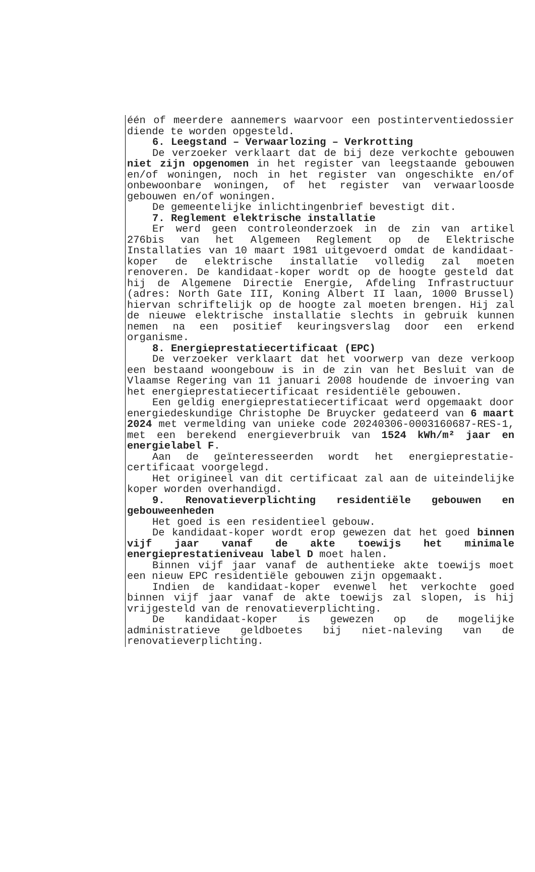één of meerdere aannemers waarvoor een postinterventiedossier diende te worden opgesteld.
6. Leegstand – Verwaarlozing – Verkrotting
De verzoeker verklaart dat de bij deze verkochte gebouwen niet zijn opgenomen in het register van leegstaande gebouwen en/of woningen, noch in het register van ongeschikte en/of onbewoonbare woningen, of het register van verwaarloosde gebouwen en/of woningen.
De gemeentelijke inlichtingenbrief bevestigt dit.
7. Reglement elektrische installatie
Er werd geen controleonderzoek in de zin van artikel 276bis van het Algemeen Reglement op de Elektrische Installaties van 10 maart 1981 uitgevoerd omdat de kandidaat-koper de elektrische installatie volledig zal moeten renoveren. De kandidaat-koper wordt op de hoogte gesteld dat hij de Algemene Directie Energie, Afdeling Infrastructuur (adres: North Gate III, Koning Albert II laan, 1000 Brussel) hiervan schriftelijk op de hoogte zal moeten brengen. Hij zal de nieuwe elektrische installatie slechts in gebruik kunnen nemen na een positief keuringsverslag door een erkend organisme.
8. Energieprestatiecertificaat (EPC)
De verzoeker verklaart dat het voorwerp van deze verkoop een bestaand woongebouw is in de zin van het Besluit van de Vlaamse Regering van 11 januari 2008 houdende de invoering van het energieprestatiecertificaat residentiële gebouwen.
Een geldig energieprestatiecertificaat werd opgemaakt door energiedeskundige Christophe De Bruycker gedateerd van 6 maart 2024 met vermelding van unieke code 20240306-0003160687-RES-1, met een berekend energieverbruik van 1524 kWh/m² jaar en energielabel F.
Aan de geïnteresseerden wordt het energieprestatie-certificaat voorgelegd.
Het origineel van dit certificaat zal aan de uiteindelijke koper worden overhandigd.
9. Renovatieverplichting residentiële gebouwen en gebouweenheden
Het goed is een residentieel gebouw.
De kandidaat-koper wordt erop gewezen dat het goed binnen vijf jaar vanaf de akte toewijs het minimale energieprestatieniveau label D moet halen.
Binnen vijf jaar vanaf de authentieke akte toewijs moet een nieuw EPC residentiële gebouwen zijn opgemaakt.
Indien de kandidaat-koper evenwel het verkochte goed binnen vijf jaar vanaf de akte toewijs zal slopen, is hij vrijgesteld van de renovatieverplichting.
De kandidaat-koper is gewezen op de mogelijke administratieve geldboetes bij niet-naleving van de renovatieverplichting.